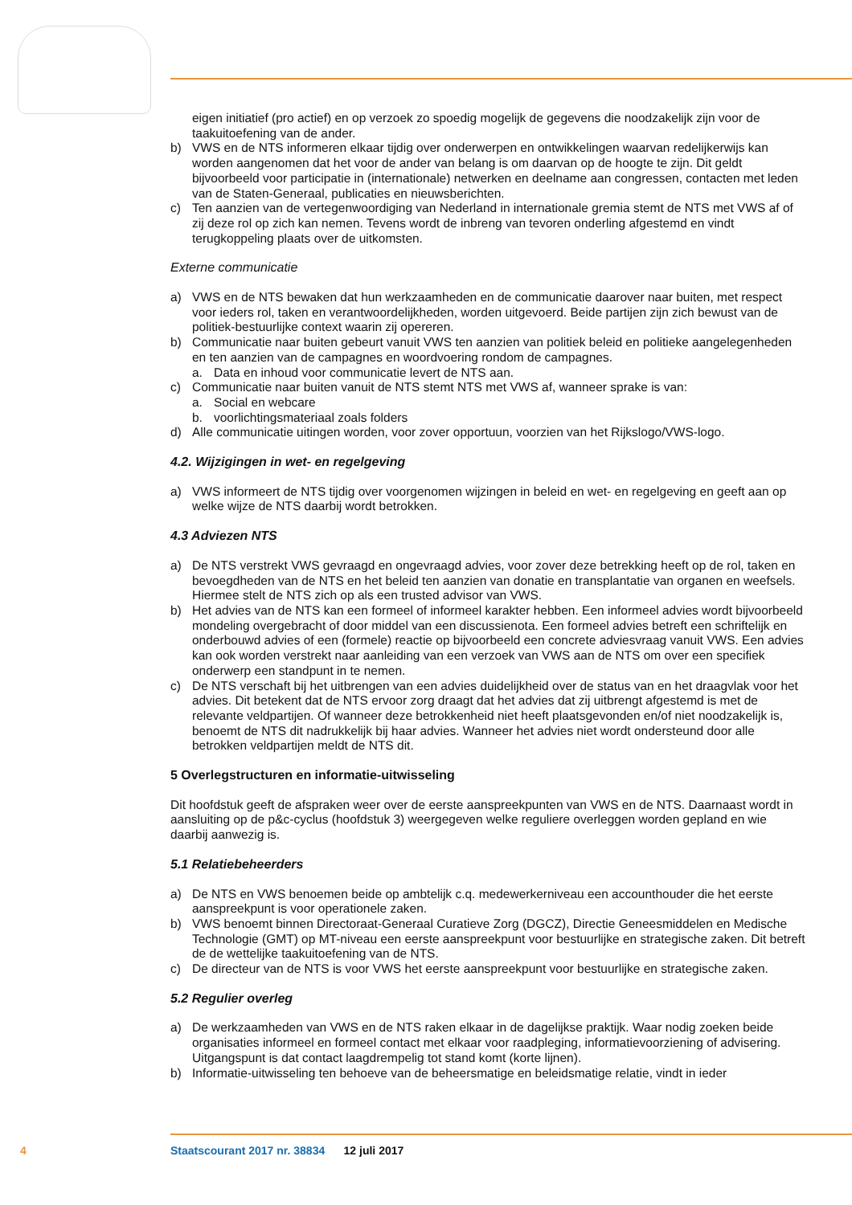eigen initiatief (pro actief) en op verzoek zo spoedig mogelijk de gegevens die noodzakelijk zijn voor de taakuitoefening van de ander.
b) VWS en de NTS informeren elkaar tijdig over onderwerpen en ontwikkelingen waarvan redelijkerwijs kan worden aangenomen dat het voor de ander van belang is om daarvan op de hoogte te zijn. Dit geldt bijvoorbeeld voor participatie in (internationale) netwerken en deelname aan congressen, contacten met leden van de Staten-Generaal, publicaties en nieuwsberichten.
c) Ten aanzien van de vertegenwoordiging van Nederland in internationale gremia stemt de NTS met VWS af of zij deze rol op zich kan nemen. Tevens wordt de inbreng van tevoren onderling afgestemd en vindt terugkoppeling plaats over de uitkomsten.
Externe communicatie
a) VWS en de NTS bewaken dat hun werkzaamheden en de communicatie daarover naar buiten, met respect voor ieders rol, taken en verantwoordelijkheden, worden uitgevoerd. Beide partijen zijn zich bewust van de politiek-bestuurlijke context waarin zij opereren.
b) Communicatie naar buiten gebeurt vanuit VWS ten aanzien van politiek beleid en politieke aangelegenheden en ten aanzien van de campagnes en woordvoering rondom de campagnes.
a. Data en inhoud voor communicatie levert de NTS aan.
c) Communicatie naar buiten vanuit de NTS stemt NTS met VWS af, wanneer sprake is van:
a. Social en webcare
b. voorlichtingsmateriaal zoals folders
d) Alle communicatie uitingen worden, voor zover opportuun, voorzien van het Rijkslogo/VWS-logo.
4.2. Wijzigingen in wet- en regelgeving
a) VWS informeert de NTS tijdig over voorgenomen wijzingen in beleid en wet- en regelgeving en geeft aan op welke wijze de NTS daarbij wordt betrokken.
4.3 Adviezen NTS
a) De NTS verstrekt VWS gevraagd en ongevraagd advies, voor zover deze betrekking heeft op de rol, taken en bevoegdheden van de NTS en het beleid ten aanzien van donatie en transplantatie van organen en weefsels. Hiermee stelt de NTS zich op als een trusted advisor van VWS.
b) Het advies van de NTS kan een formeel of informeel karakter hebben. Een informeel advies wordt bijvoorbeeld mondeling overgebracht of door middel van een discussienota. Een formeel advies betreft een schriftelijk en onderbouwd advies of een (formele) reactie op bijvoorbeeld een concrete adviesvraag vanuit VWS. Een advies kan ook worden verstrekt naar aanleiding van een verzoek van VWS aan de NTS om over een specifiek onderwerp een standpunt in te nemen.
c) De NTS verschaft bij het uitbrengen van een advies duidelijkheid over de status van en het draagvlak voor het advies. Dit betekent dat de NTS ervoor zorg draagt dat het advies dat zij uitbrengt afgestemd is met de relevante veldpartijen. Of wanneer deze betrokkenheid niet heeft plaatsgevonden en/of niet noodzakelijk is, benoemt de NTS dit nadrukkelijk bij haar advies. Wanneer het advies niet wordt ondersteund door alle betrokken veldpartijen meldt de NTS dit.
5 Overlegstructuren en informatie-uitwisseling
Dit hoofdstuk geeft de afspraken weer over de eerste aanspreekpunten van VWS en de NTS. Daarnaast wordt in aansluiting op de p&c-cyclus (hoofdstuk 3) weergegeven welke reguliere overleggen worden gepland en wie daarbij aanwezig is.
5.1 Relatiebeheerders
a) De NTS en VWS benoemen beide op ambtelijk c.q. medewerkerniveau een accounthouder die het eerste aanspreekpunt is voor operationele zaken.
b) VWS benoemt binnen Directoraat-Generaal Curatieve Zorg (DGCZ), Directie Geneesmiddelen en Medische Technologie (GMT) op MT-niveau een eerste aanspreekpunt voor bestuurlijke en strategische zaken. Dit betreft de de wettelijke taakuitoefening van de NTS.
c) De directeur van de NTS is voor VWS het eerste aanspreekpunt voor bestuurlijke en strategische zaken.
5.2 Regulier overleg
a) De werkzaamheden van VWS en de NTS raken elkaar in de dagelijkse praktijk. Waar nodig zoeken beide organisaties informeel en formeel contact met elkaar voor raadpleging, informatievoorziening of advisering. Uitgangspunt is dat contact laagdrempelig tot stand komt (korte lijnen).
b) Informatie-uitwisseling ten behoeve van de beheersmatige en beleidsmatige relatie, vindt in ieder
4 Staatscourant 2017 nr. 38834 12 juli 2017